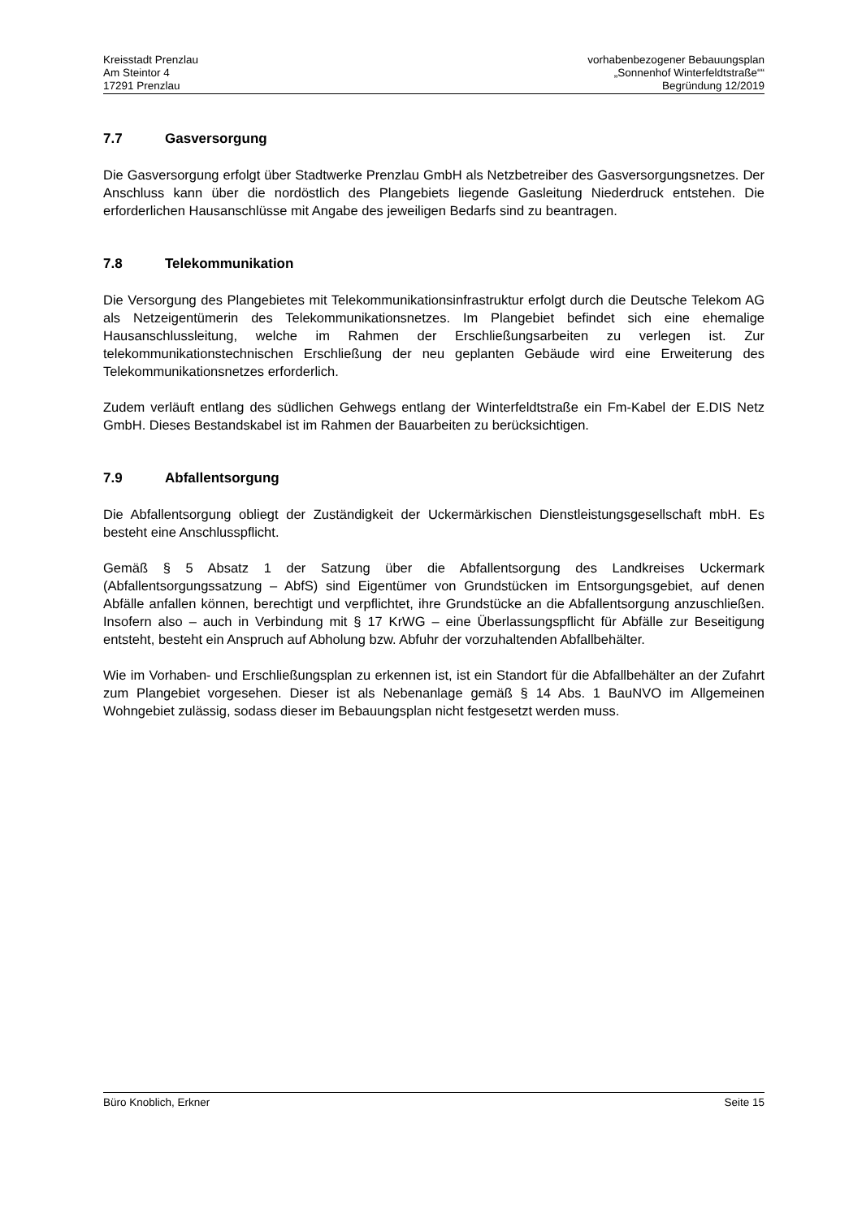Kreisstadt Prenzlau
Am Steintor 4
17291 Prenzlau
vorhabenbezogener Bebauungsplan
„Sonnenhof Winterfeldtstraße““
Begründung 12/2019
7.7 Gasversorgung
Die Gasversorgung erfolgt über Stadtwerke Prenzlau GmbH als Netzbetreiber des Gasversorgungsnetzes. Der Anschluss kann über die nordöstlich des Plangebiets liegende Gasleitung Niederdruck entstehen. Die erforderlichen Hausanschlüsse mit Angabe des jeweiligen Bedarfs sind zu beantragen.
7.8 Telekommunikation
Die Versorgung des Plangebietes mit Telekommunikationsinfrastruktur erfolgt durch die Deutsche Telekom AG als Netzeigentümerin des Telekommunikationsnetzes. Im Plangebiet befindet sich eine ehemalige Hausanschlussleitung, welche im Rahmen der Erschließungsarbeiten zu verlegen ist. Zur telekommunikationstechnischen Erschließung der neu geplanten Gebäude wird eine Erweiterung des Telekommunikationsnetzes erforderlich.
Zudem verläuft entlang des südlichen Gehwegs entlang der Winterfeldtstraße ein Fm-Kabel der E.DIS Netz GmbH. Dieses Bestandskabel ist im Rahmen der Bauarbeiten zu berücksichtigen.
7.9 Abfallentsorgung
Die Abfallentsorgung obliegt der Zuständigkeit der Uckermärkischen Dienstleistungsgesellschaft mbH. Es besteht eine Anschlusspflicht.
Gemäß § 5 Absatz 1 der Satzung über die Abfallentsorgung des Landkreises Uckermark (Abfallentsorgungssatzung – AbfS) sind Eigentümer von Grundstücken im Entsorgungsgebiet, auf denen Abfälle anfallen können, berechtigt und verpflichtet, ihre Grundstücke an die Abfallentsorgung anzuschließen. Insofern also – auch in Verbindung mit § 17 KrWG – eine Überlassungspflicht für Abfälle zur Beseitigung entsteht, besteht ein Anspruch auf Abholung bzw. Abfuhr der vorzuhaltenden Abfallbehälter.
Wie im Vorhaben- und Erschließungsplan zu erkennen ist, ist ein Standort für die Abfallbehälter an der Zufahrt zum Plangebiet vorgesehen. Dieser ist als Nebenanlage gemäß § 14 Abs. 1 BauNVO im Allgemeinen Wohngebiet zulässig, sodass dieser im Bebauungsplan nicht festgesetzt werden muss.
Büro Knoblich, Erkner Seite 15